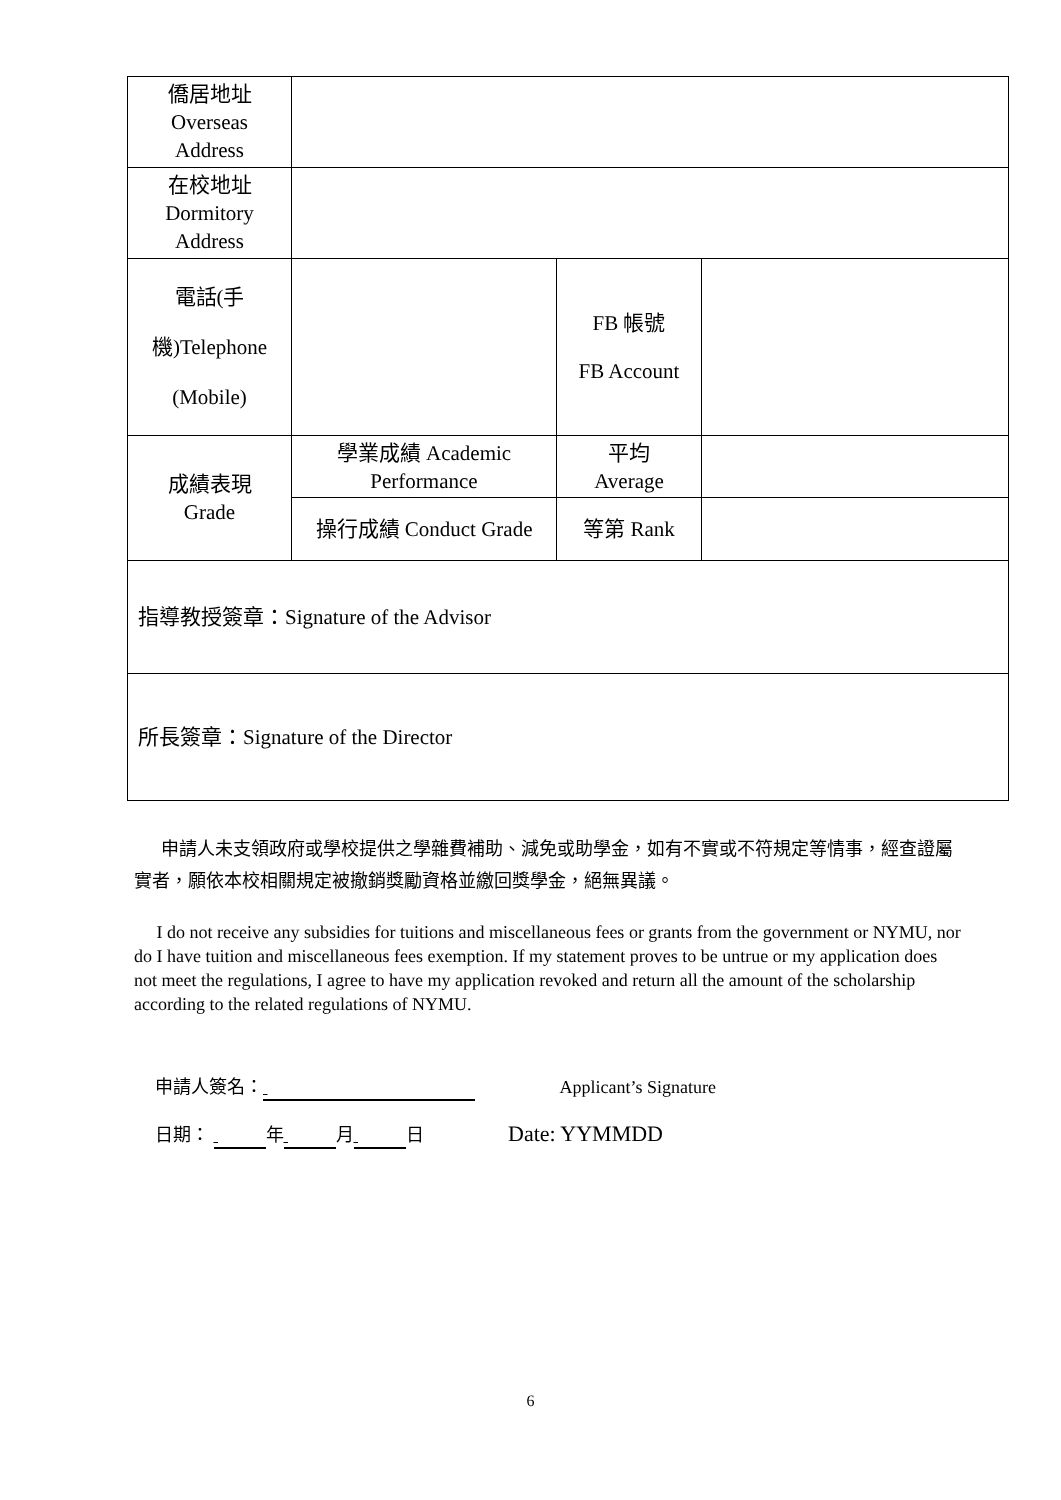| 僑居地址 Overseas Address | | | |
| 在校地址 Dormitory Address | | | |
| 電話(手 機)Telephone (Mobile) | | FB 帳號 FB Account | |
| 成績表現 Grade | 學業成績 Academic Performance | 平均 Average | |
| | 操行成績 Conduct Grade | 等第 Rank | |
| 指導教授簽章：Signature of the Advisor | | | |
| 所長簽章：Signature of the Director | | | |
申請人未支領政府或學校提供之學雜費補助、減免或助學金，如有不實或不符規定等情事，經查證屬實者，願依本校相關規定被撤銷獎勵資格並繳回獎學金，絕無異議。
I do not receive any subsidies for tuitions and miscellaneous fees or grants from the government or NYMU, nor do I have tuition and miscellaneous fees exemption. If my statement proves to be untrue or my application does not meet the regulations, I agree to have my application revoked and return all the amount of the scholarship according to the related regulations of NYMU.
申請人簽名： Applicant’s Signature
日期： 年 月 日 Date: YYMMDD
6